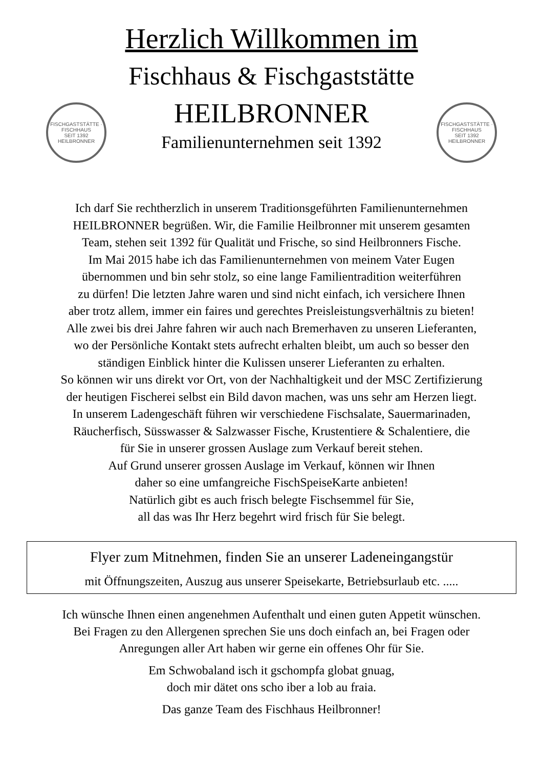FISCHGASTSTÄTTE · FISCHHAUS
SEIT 1392
HEILBRONNER
FISCHGASTSTÄTTE · FISCHHAUS
SEIT 1392
HEILBRONNER
Herzlich Willkommen im
Fischhaus & Fischgaststätte
HEILBRONNER
Familienunternehmen seit 1392
Ich darf Sie rechtherzlich in unserem Traditionsgeführten Familienunternehmen
HEILBRONNER begrüßen. Wir, die Familie Heilbronner mit unserem gesamten
Team, stehen seit 1392 für Qualität und Frische, so sind Heilbronners Fische.
Im Mai 2015 habe ich das Familienunternehmen von meinem Vater Eugen
übernommen und bin sehr stolz, so eine lange Familientradition weiterführen
zu dürfen! Die letzten Jahre waren und sind nicht einfach, ich versichere Ihnen
aber trotz allem, immer ein faires und gerechtes Preisleistungsverhältnis zu bieten!
Alle zwei bis drei Jahre fahren wir auch nach Bremerhaven zu unseren Lieferanten,
wo der Persönliche Kontakt stets aufrecht erhalten bleibt, um auch so besser den
ständigen Einblick hinter die Kulissen unserer Lieferanten zu erhalten.
So können wir uns direkt vor Ort, von der Nachhaltigkeit und der MSC Zertifizierung
der heutigen Fischerei selbst ein Bild davon machen, was uns sehr am Herzen liegt.
In unserem Ladengeschäft führen wir verschiedene Fischsalate, Sauermarinaden,
Räucherfisch, Süsswasser & Salzwasser Fische, Krustentiere & Schalentiere, die
für Sie in unserer grossen Auslage zum Verkauf bereit stehen.
Auf Grund unserer grossen Auslage im Verkauf, können wir Ihnen
daher so eine umfangreiche FischSpeiseKarte anbieten!
Natürlich gibt es auch frisch belegte Fischsemmel für Sie,
all das was Ihr Herz begehrt wird frisch für Sie belegt.
Flyer zum Mitnehmen, finden Sie an unserer Ladeneingangstür
mit Öffnungszeiten, Auszug aus unserer Speisekarte, Betriebsurlaub etc. .....
Ich wünsche Ihnen einen angenehmen Aufenthalt und einen guten Appetit wünschen.
Bei Fragen zu den Allergenen sprechen Sie uns doch einfach an, bei Fragen oder
Anregungen aller Art haben wir gerne ein offenes Ohr für Sie.
Em Schwobaland isch it gschompfa globat gnuag,
doch mir dätet ons scho iber a lob au fraia.
Das ganze Team des Fischhaus Heilbronner!